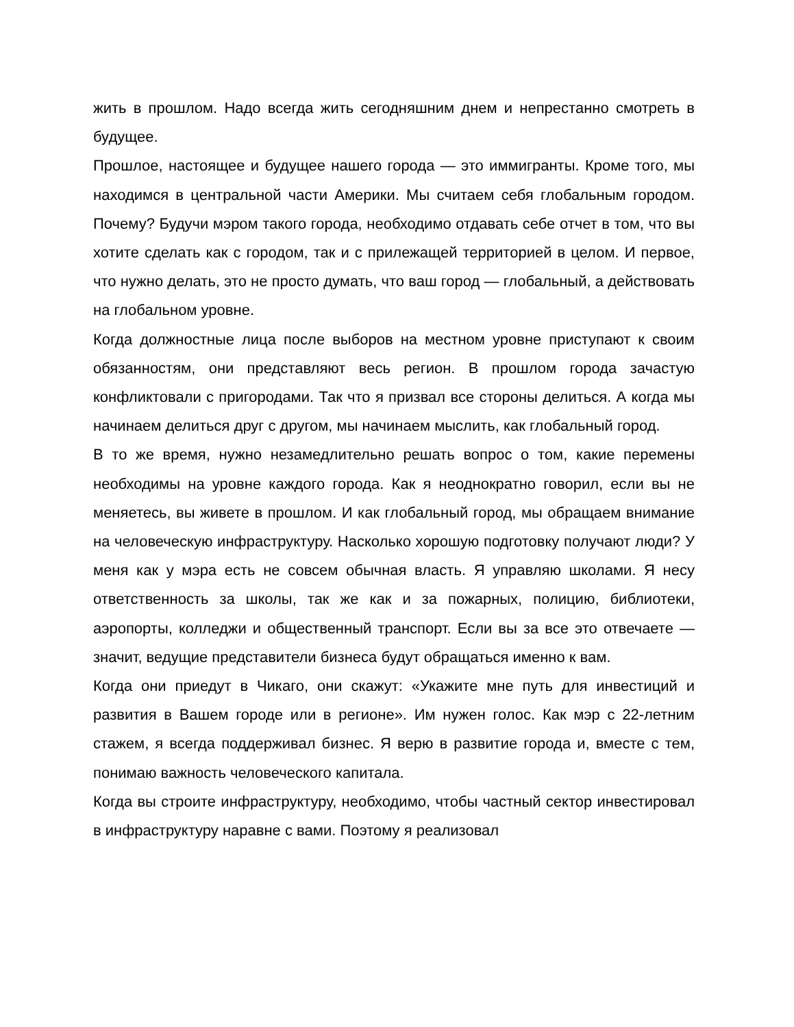жить в прошлом. Надо всегда жить сегодняшним днем и непрестанно смотреть в будущее.
Прошлое, настоящее и будущее нашего города — это иммигранты. Кроме того, мы находимся в центральной части Америки. Мы считаем себя глобальным городом. Почему? Будучи мэром такого города, необходимо отдавать себе отчет в том, что вы хотите сделать как с городом, так и с прилежащей территорией в целом. И первое, что нужно делать, это не просто думать, что ваш город — глобальный, а действовать на глобальном уровне.
Когда должностные лица после выборов на местном уровне приступают к своим обязанностям, они представляют весь регион. В прошлом города зачастую конфликтовали с пригородами. Так что я призвал все стороны делиться. А когда мы начинаем делиться друг с другом, мы начинаем мыслить, как глобальный город.
В то же время, нужно незамедлительно решать вопрос о том, какие перемены необходимы на уровне каждого города. Как я неоднократно говорил, если вы не меняетесь, вы живете в прошлом. И как глобальный город, мы обращаем внимание на человеческую инфраструктуру. Насколько хорошую подготовку получают люди? У меня как у мэра есть не совсем обычная власть. Я управляю школами. Я несу ответственность за школы, так же как и за пожарных, полицию, библиотеки, аэропорты, колледжи и общественный транспорт. Если вы за все это отвечаете — значит, ведущие представители бизнеса будут обращаться именно к вам.
Когда они приедут в Чикаго, они скажут: «Укажите мне путь для инвестиций и развития в Вашем городе или в регионе». Им нужен голос. Как мэр с 22-летним стажем, я всегда поддерживал бизнес. Я верю в развитие города и, вместе с тем, понимаю важность человеческого капитала.
Когда вы строите инфраструктуру, необходимо, чтобы частный сектор инвестировал в инфраструктуру наравне с вами. Поэтому я реализовал